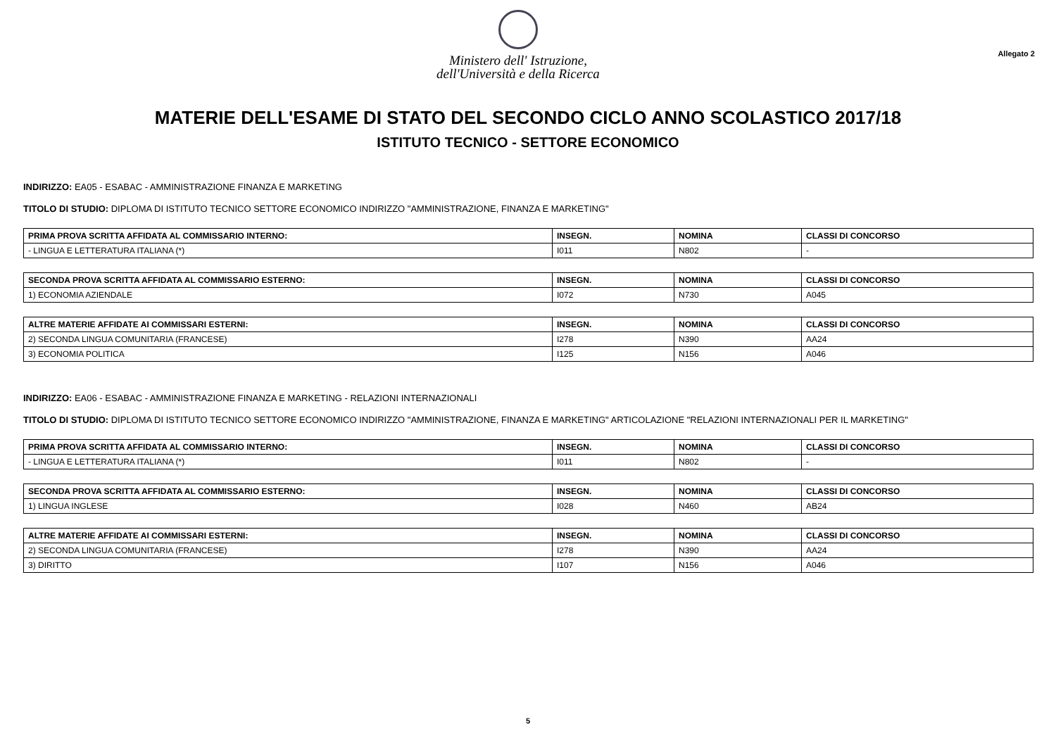Ministero dell' Istruzione,
dell'Università e della Ricerca
Allegato 2
MATERIE DELL'ESAME DI STATO DEL SECONDO CICLO ANNO SCOLASTICO 2017/18
ISTITUTO TECNICO - SETTORE ECONOMICO
INDIRIZZO: EA05 - ESABAC - AMMINISTRAZIONE FINANZA E MARKETING
TITOLO DI STUDIO: DIPLOMA DI ISTITUTO TECNICO SETTORE ECONOMICO INDIRIZZO "AMMINISTRAZIONE, FINANZA E MARKETING"
| PRIMA PROVA SCRITTA AFFIDATA AL COMMISSARIO INTERNO: | INSEGN. | NOMINA | CLASSI DI CONCORSO |
| --- | --- | --- | --- |
| - LINGUA E LETTERATURA ITALIANA (*) | I011 | N802 | - |
| SECONDA PROVA SCRITTA AFFIDATA AL COMMISSARIO ESTERNO: | INSEGN. | NOMINA | CLASSI DI CONCORSO |
| --- | --- | --- | --- |
| 1) ECONOMIA AZIENDALE | I072 | N730 | A045 |
| ALTRE MATERIE AFFIDATE AI COMMISSARI ESTERNI: | INSEGN. | NOMINA | CLASSI DI CONCORSO |
| --- | --- | --- | --- |
| 2) SECONDA LINGUA COMUNITARIA (FRANCESE) | I278 | N390 | AA24 |
| 3) ECONOMIA POLITICA | I125 | N156 | A046 |
INDIRIZZO: EA06 - ESABAC - AMMINISTRAZIONE FINANZA E MARKETING - RELAZIONI INTERNAZIONALI
TITOLO DI STUDIO: DIPLOMA DI ISTITUTO TECNICO SETTORE ECONOMICO INDIRIZZO "AMMINISTRAZIONE, FINANZA E MARKETING" ARTICOLAZIONE "RELAZIONI INTERNAZIONALI PER IL MARKETING"
| PRIMA PROVA SCRITTA AFFIDATA AL COMMISSARIO INTERNO: | INSEGN. | NOMINA | CLASSI DI CONCORSO |
| --- | --- | --- | --- |
| - LINGUA E LETTERATURA ITALIANA (*) | I011 | N802 | - |
| SECONDA PROVA SCRITTA AFFIDATA AL COMMISSARIO ESTERNO: | INSEGN. | NOMINA | CLASSI DI CONCORSO |
| --- | --- | --- | --- |
| 1) LINGUA INGLESE | I028 | N460 | AB24 |
| ALTRE MATERIE AFFIDATE AI COMMISSARI ESTERNI: | INSEGN. | NOMINA | CLASSI DI CONCORSO |
| --- | --- | --- | --- |
| 2) SECONDA LINGUA COMUNITARIA (FRANCESE) | I278 | N390 | AA24 |
| 3) DIRITTO | I107 | N156 | A046 |
5